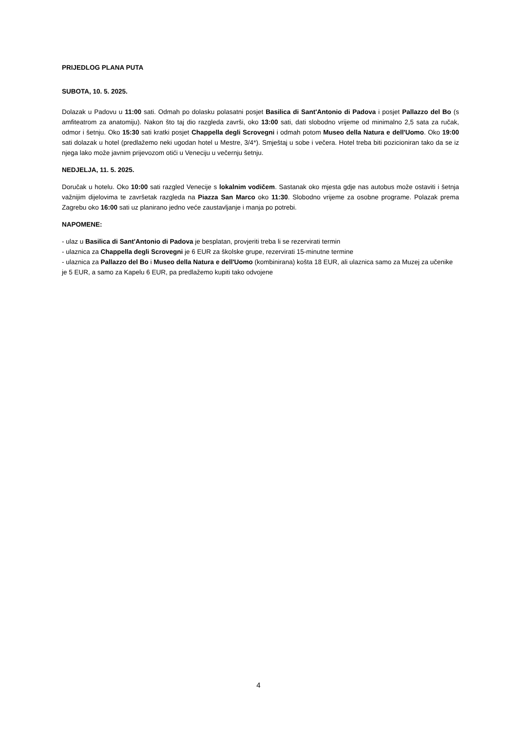PRIJEDLOG PLANA PUTA
SUBOTA, 10. 5. 2025.
Dolazak u Padovu u 11:00 sati. Odmah po dolasku polasatni posjet Basilica di Sant'Antonio di Padova i posjet Pallazzo del Bo (s amfiteatrom za anatomiju). Nakon što taj dio razgleda završi, oko 13:00 sati, dati slobodno vrijeme od minimalno 2,5 sata za ručak, odmor i šetnju. Oko 15:30 sati kratki posjet Chappella degli Scrovegni i odmah potom Museo della Natura e dell'Uomo. Oko 19:00 sati dolazak u hotel (predlažemo neki ugodan hotel u Mestre, 3/4*). Smještaj u sobe i večera. Hotel treba biti pozicioniran tako da se iz njega lako može javnim prijevozom otići u Veneciju u večernju šetnju.
NEDJELJA, 11. 5. 2025.
Doručak u hotelu. Oko 10:00 sati razgled Venecije s lokalnim vodičem. Sastanak oko mjesta gdje nas autobus može ostaviti i šetnja važnijim dijelovima te završetak razgleda na Piazza San Marco oko 11:30. Slobodno vrijeme za osobne programe. Polazak prema Zagrebu oko 16:00 sati uz planirano jedno veće zaustavljanje i manja po potrebi.
NAPOMENE:
- ulaz u Basilica di Sant'Antonio di Padova je besplatan, provjeriti treba li se rezervirati termin
- ulaznica za Chappella degli Scrovegni je 6 EUR za školske grupe, rezervirati 15-minutne termine
- ulaznica za Pallazzo del Bo i Museo della Natura e dell'Uomo (kombinirana) košta 18 EUR, ali ulaznica samo za Muzej za učenike je 5 EUR, a samo za Kapelu 6 EUR, pa predlažemo kupiti tako odvojene
4